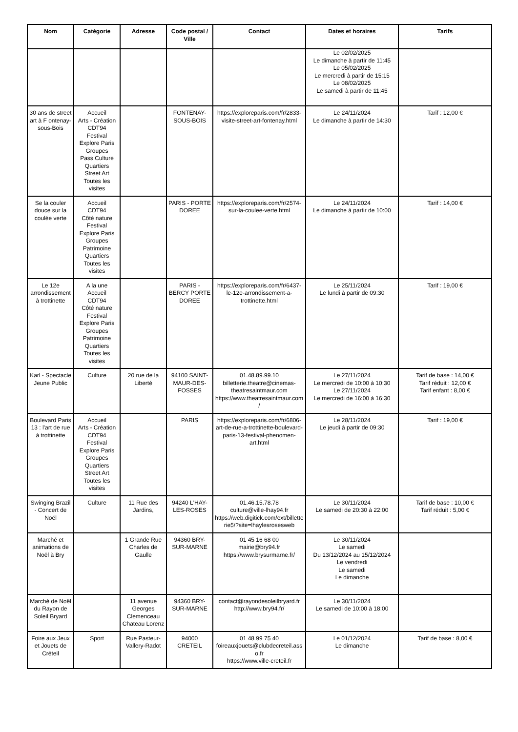| Nom | Catégorie | Adresse | Code postal / Ville | Contact | Dates et horaires | Tarifs |
| --- | --- | --- | --- | --- | --- | --- |
| | | | | | Le 02/02/2025 Le dimanche à partir de 11:45 Le 05/02/2025 Le mercredi à partir de 15:15 Le 08/02/2025 Le samedi à partir de 11:45 | |
| 30 ans de street art à F ontenay-sous-Bois | Accueil Arts - Création CDT94 Festival Explore Paris Groupes Pass Culture Quartiers Street Art Toutes les visites | | FONTENAY-SOUS-BOIS | https://exploreparis.com/fr/2833-visite-street-art-fontenay.html | Le 24/11/2024 Le dimanche à partir de 14:30 | Tarif : 12,00 € |
| Se la couler douce sur la coulée verte | Accueil CDT94 Côté nature Festival Explore Paris Groupes Patrimoine Quartiers Toutes les visites | | PARIS - PORTE DOREE | https://exploreparis.com/fr/2574-sur-la-coulee-verte.html | Le 24/11/2024 Le dimanche à partir de 10:00 | Tarif : 14,00 € |
| Le 12e arrondissement à trottinette | A la une Accueil CDT94 Côté nature Festival Explore Paris Groupes Patrimoine Quartiers Toutes les visites | | PARIS - BERCY PORTE DOREE | https://exploreparis.com/fr/6437-le-12e-arrondissement-a-trottinette.html | Le 25/11/2024 Le lundi à partir de 09:30 | Tarif : 19,00 € |
| Karl - Spectacle Jeune Public | Culture | 20 rue de la Liberté | 94100 SAINT-MAUR-DES-FOSSES | 01.48.89.99.10 billetterie.theatre@cinemas-theatresaintmaur.com https://www.theatresaintmaur.com/ | Le 27/11/2024 Le mercredi de 10:00 à 10:30 Le 27/11/2024 Le mercredi de 16:00 à 16:30 | Tarif de base : 14,00 € Tarif réduit : 12,00 € Tarif enfant : 8,00 € |
| Boulevard Paris 13 : l'art de rue à trottinette | Accueil Arts - Création CDT94 Festival Explore Paris Groupes Quartiers Street Art Toutes les visites | | PARIS | https://exploreparis.com/fr/6806-art-de-rue-a-trottinette-boulevard-paris-13-festival-phenomen-art.html | Le 28/11/2024 Le jeudi à partir de 09:30 | Tarif : 19,00 € |
| Swinging Brazil - Concert de Noël | Culture | 11 Rue des Jardins, | 94240 L'HAY-LES-ROSES | 01.46.15.78.78 culture@ville-lhay94.fr https://web.digitick.com/ext/billetterie5/?site=lhaylesrosesweb | Le 30/11/2024 Le samedi de 20:30 à 22:00 | Tarif de base : 10,00 € Tarif réduit : 5,00 € |
| Marché et animations de Noël à Bry | | 1 Grande Rue Charles de Gaulle | 94360 BRY-SUR-MARNE | 01 45 16 68 00 mairie@bry94.fr https://www.brysurmarne.fr/ | Le 30/11/2024 Le samedi Du 13/12/2024 au 15/12/2024 Le vendredi Le samedi Le dimanche | |
| Marché de Noël du Rayon de Soleil Bryard | | 11 avenue Georges Clemenceau Chateau Lorenz | 94360 BRY-SUR-MARNE | contact@rayondesoleilbryard.fr http://www.bry94.fr/ | Le 30/11/2024 Le samedi de 10:00 à 18:00 | |
| Foire aux Jeux et Jouets de Créteil | Sport | Rue Pasteur-Vallery-Radot | 94000 CRETEIL | 01 48 99 75 40 foireauxjouets@clubdecreteil.asso.fr https://www.ville-creteil.fr | Le 01/12/2024 Le dimanche | Tarif de base : 8,00 € |